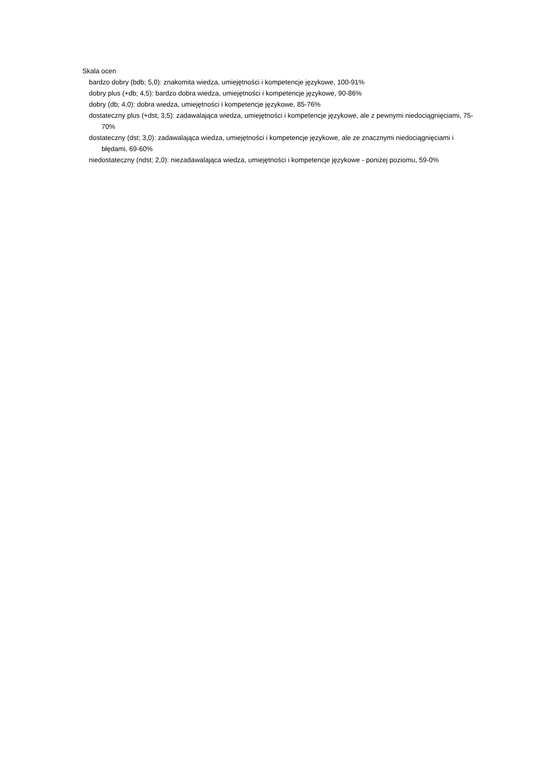Skala ocen
bardzo dobry (bdb; 5,0): znakomita wiedza, umiejętności i kompetencje językowe, 100-91%
dobry plus (+db; 4,5): bardzo dobra wiedza, umiejętności i kompetencje językowe, 90-86%
dobry (db; 4,0): dobra wiedza, umiejętności i kompetencje językowe, 85-76%
dostateczny plus (+dst; 3,5): zadawalająca wiedza, umiejętności i kompetencje językowe, ale z pewnymi niedociągnięciami, 75-70%
dostateczny (dst; 3,0): zadawalająca wiedza, umiejętności i kompetencje językowe, ale ze znacznymi niedociągnięciami i błędami, 69-60%
niedostateczny (ndst; 2,0): niezadawalająca wiedza, umiejętności i kompetencje językowe - poniżej poziomu, 59-0%